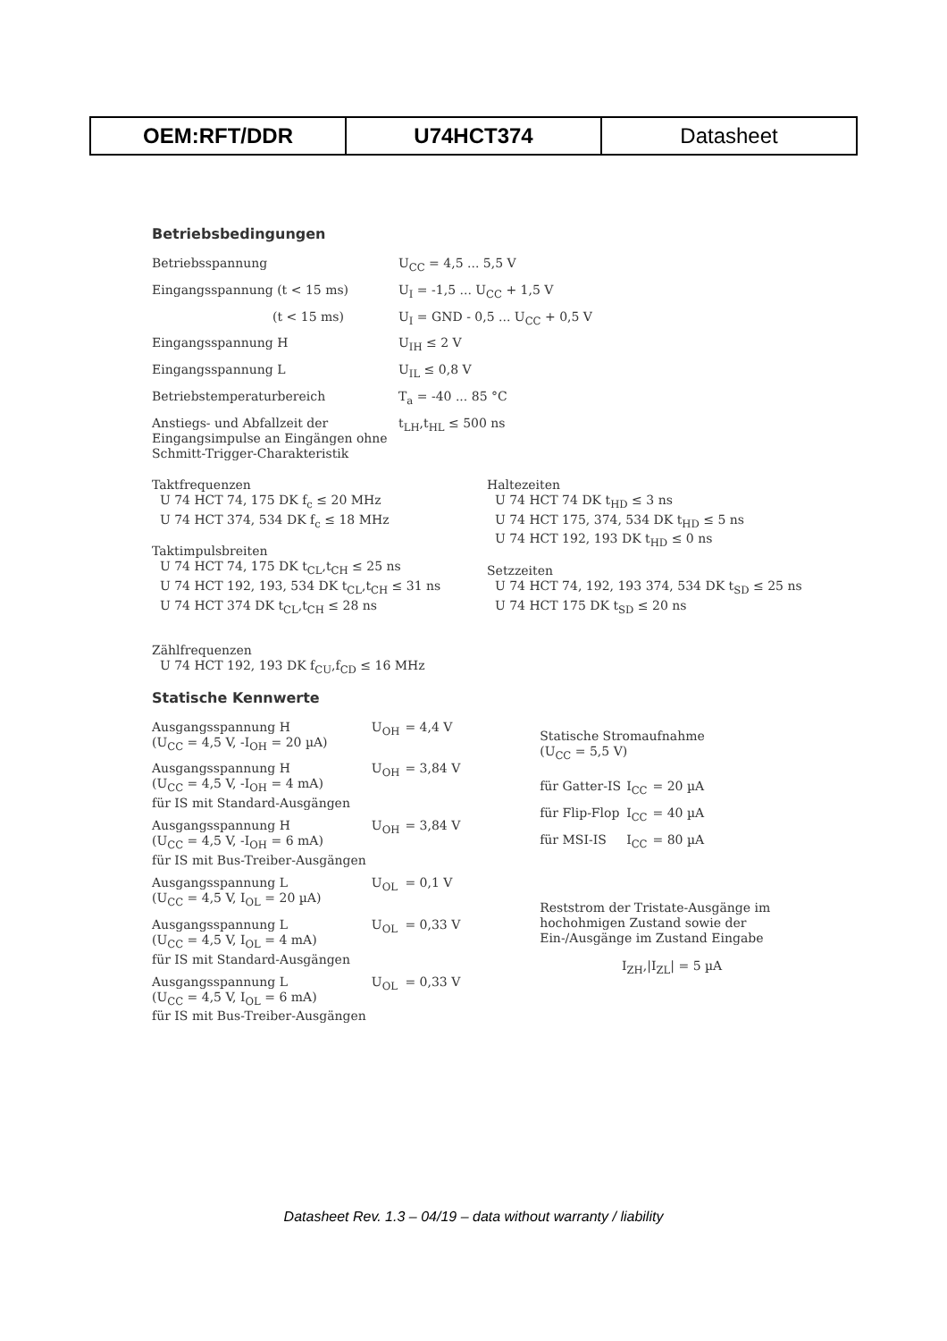| OEM:RFT/DDR | U74HCT374 | Datasheet |
Betriebsbedingungen
| Betriebsspannung | U<sub>CC</sub> = 4,5 ... 5,5 V |
| Eingangsspannung (t < 15 ms) | U<sub>I</sub> = -1,5 ... U<sub>CC</sub> + 1,5 V |
| (t < 15 ms) | U<sub>I</sub> = GND - 0,5 ... U<sub>CC</sub> + 0,5 V |
| Eingangsspannung H | U<sub>IH</sub> ≤ 2 V |
| Eingangsspannung L | U<sub>IL</sub> ≤ 0,8 V |
| Betriebstemperaturbereich | T<sub>a</sub> = -40 ... 85 °C |
| Anstiegs- und Abfallzeit der Eingangsimpulse an Eingängen ohne Schmitt-Trigger-Charakteristik | t<sub>LH</sub>,t<sub>HL</sub> ≤ 500 ns |
Taktfrequenzen
U 74 HCT 74, 175 DK f<sub>c</sub> ≤ 20 MHz
U 74 HCT 374, 534 DK f<sub>c</sub> ≤ 18 MHz
Taktimpulsbreiten
U 74 HCT 74, 175 DK t<sub>CL</sub>,t<sub>CH</sub> ≤ 25 ns
U 74 HCT 192, 193, 534 DK t<sub>CL</sub>,t<sub>CH</sub> ≤ 31 ns
U 74 HCT 374 DK t<sub>CL</sub>,t<sub>CH</sub> ≤ 28 ns
Haltezeiten
U 74 HCT 74 DK t<sub>HD</sub> ≤ 3 ns
U 74 HCT 175, 374, 534 DK t<sub>HD</sub> ≤ 5 ns
U 74 HCT 192, 193 DK t<sub>HD</sub> ≤ 0 ns
Setzzeiten
U 74 HCT 74, 192, 193 374, 534 DK t<sub>SD</sub> ≤ 25 ns
U 74 HCT 175 DK t<sub>SD</sub> ≤ 20 ns
Zählfrequenzen
U 74 HCT 192, 193 DK f<sub>CU</sub>,f<sub>CD</sub> ≤ 16 MHz
Statische Kennwerte
| Ausgangsspannung H (U<sub>CC</sub> = 4,5 V, -I<sub>OH</sub> = 20 µA) | U<sub>OH</sub> | = 4,4 V |
| Ausgangsspannung H (U<sub>CC</sub> = 4,5 V, -I<sub>OH</sub> = 4 mA) für IS mit Standard-Ausgängen | U<sub>OH</sub> | = 3,84 V |
| Ausgangsspannung H (U<sub>CC</sub> = 4,5 V, -I<sub>OH</sub> = 6 mA) für IS mit Bus-Treiber-Ausgängen | U<sub>OH</sub> | = 3,84 V |
| Ausgangsspannung L (U<sub>CC</sub> = 4,5 V, I<sub>OL</sub> = 20 µA) | U<sub>OL</sub> | = 0,1 V |
| Ausgangsspannung L (U<sub>CC</sub> = 4,5 V, I<sub>OL</sub> = 4 mA) für IS mit Standard-Ausgängen | U<sub>OL</sub> | = 0,33 V |
| Ausgangsspannung L (U<sub>CC</sub> = 4,5 V, I<sub>OL</sub> = 6 mA) für IS mit Bus-Treiber-Ausgängen | U<sub>OL</sub> | = 0,33 V |
Statische Stromaufnahme
(U<sub>CC</sub> = 5,5 V)
| für Gatter-IS | I<sub>CC</sub> | = 20 µA |
| für Flip-Flop | I<sub>CC</sub> | = 40 µA |
| für MSI-IS | I<sub>CC</sub> | = 80 µA |
Reststrom der Tristate-Ausgänge im hochohmigen Zustand sowie der Ein-/Ausgänge im Zustand Eingabe
I<sub>ZH</sub>,|I<sub>ZL</sub>| = 5 µA
Datasheet Rev. 1.3 – 04/19 – data without warranty / liability